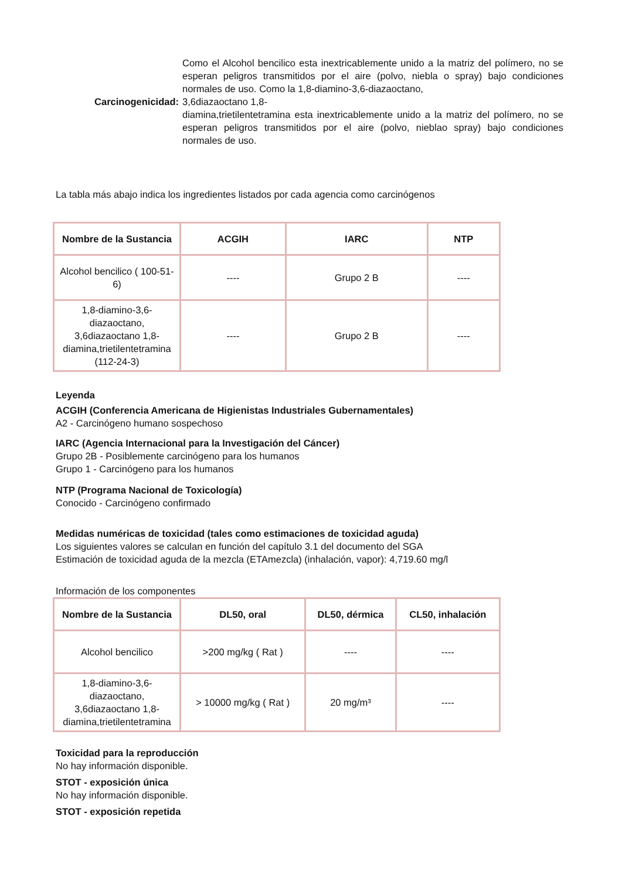Carcinogenicidad:
Como el Alcohol bencilico esta inextricablemente unido a la matriz del polímero, no se esperan peligros transmitidos por el aire (polvo, niebla o spray) bajo condiciones normales de uso. Como la 1,8-diamino-3,6-diazaoctano,
3,6diazaoctano 1,8-
diamina,trietilentetramina esta inextricablemente unido a la matriz del polímero, no se esperan peligros transmitidos por el aire (polvo, nieblao spray) bajo condiciones normales de uso.
La tabla más abajo indica los ingredientes listados por cada agencia como carcinógenos
| Nombre de la Sustancia | ACGIH | IARC | NTP |
| --- | --- | --- | --- |
| Alcohol bencilico ( 100-51-6) | ---- | Grupo 2 B | ---- |
| 1,8-diamino-3,6-diazaoctano, 3,6diazaoctano 1,8-diamina,trietilentetramina (112-24-3) | ---- | Grupo 2 B | ---- |
Leyenda
ACGIH (Conferencia Americana de Higienistas Industriales Gubernamentales)
A2 - Carcinógeno humano sospechoso
IARC (Agencia Internacional para la Investigación del Cáncer)
Grupo 2B - Posiblemente carcinógeno para los humanos
Grupo 1 - Carcinógeno para los humanos
NTP (Programa Nacional de Toxicología)
Conocido - Carcinógeno confirmado
Medidas numéricas de toxicidad (tales como estimaciones de toxicidad aguda)
Los siguientes valores se calculan en función del capítulo 3.1 del documento del SGA
Estimación de toxicidad aguda de la mezcla (ETAmezcla) (inhalación, vapor): 4,719.60 mg/l
Información de los componentes
| Nombre de la Sustancia | DL50, oral | DL50, dérmica | CL50, inhalación |
| --- | --- | --- | --- |
| Alcohol bencilico | >200 mg/kg ( Rat ) | ---- | ---- |
| 1,8-diamino-3,6-diazaoctano, 3,6diazaoctano 1,8-diamina,trietilentetramina | > 10000 mg/kg ( Rat ) | 20 mg/m³ | ---- |
Toxicidad para la reproducción
No hay información disponible.
STOT - exposición única
No hay información disponible.
STOT - exposición repetida